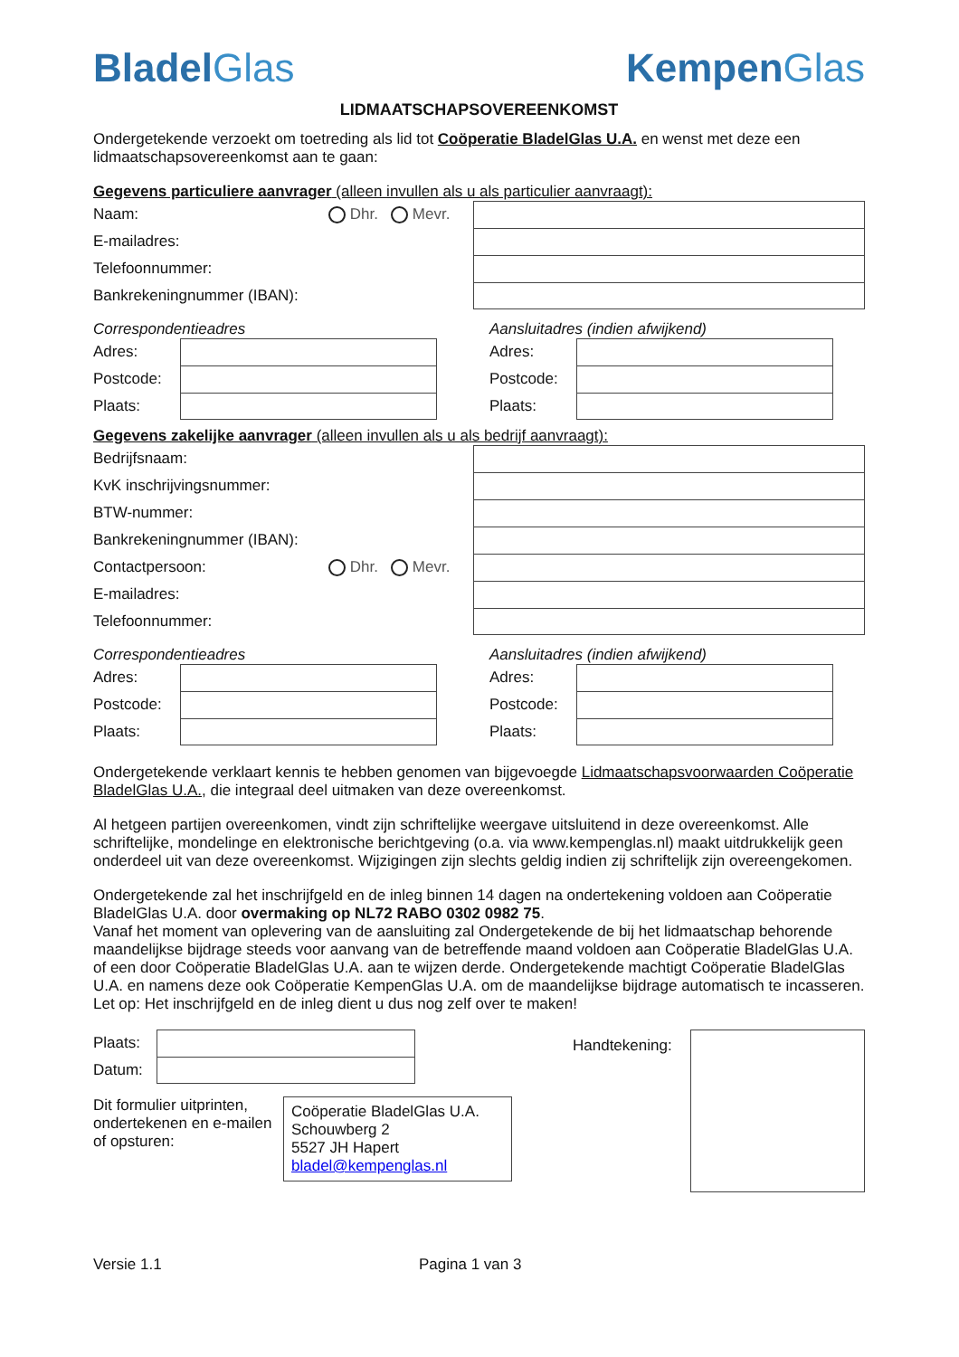BladelGlas KempenGlas
LIDMAATSCHAPSOVEREENKOMST
Ondergetekende verzoekt om toetreding als lid tot Coöperatie BladelGlas U.A. en wenst met deze een lidmaatschapsovereenkomst aan te gaan:
Gegevens particuliere aanvrager (alleen invullen als u als particulier aanvraagt):
Naam: Dhr. Mevr.
E-mailadres:
Telefoonnummer:
Bankrekeningnummer (IBAN):
Correspondentieadres
Adres:
Postcode:
Plaats:
Aansluitadres (indien afwijkend)
Adres:
Postcode:
Plaats:
Gegevens zakelijke aanvrager (alleen invullen als u als bedrijf aanvraagt):
Bedrijfsnaam:
KvK inschrijvingsnummer:
BTW-nummer:
Bankrekeningnummer (IBAN):
Contactpersoon: Dhr. Mevr.
E-mailadres:
Telefoonnummer:
Correspondentieadres
Adres:
Postcode:
Plaats:
Aansluitadres (indien afwijkend)
Adres:
Postcode:
Plaats:
Ondergetekende verklaart kennis te hebben genomen van bijgevoegde Lidmaatschapsvoorwaarden Coöperatie BladelGlas U.A., die integraal deel uitmaken van deze overeenkomst.
Al hetgeen partijen overeenkomen, vindt zijn schriftelijke weergave uitsluitend in deze overeenkomst. Alle schriftelijke, mondelinge en elektronische berichtgeving (o.a. via www.kempenglas.nl) maakt uitdrukkelijk geen onderdeel uit van deze overeenkomst. Wijzigingen zijn slechts geldig indien zij schriftelijk zijn overeengekomen.
Ondergetekende zal het inschrijfgeld en de inleg binnen 14 dagen na ondertekening voldoen aan Coöperatie BladelGlas U.A. door overmaking op NL72 RABO 0302 0982 75.
Vanaf het moment van oplevering van de aansluiting zal Ondergetekende de bij het lidmaatschap behorende maandelijkse bijdrage steeds voor aanvang van de betreffende maand voldoen aan Coöperatie BladelGlas U.A. of een door Coöperatie BladelGlas U.A. aan te wijzen derde. Ondergetekende machtigt Coöperatie BladelGlas U.A. en namens deze ook Coöperatie KempenGlas U.A. om de maandelijkse bijdrage automatisch te incasseren. Let op: Het inschrijfgeld en de inleg dient u dus nog zelf over te maken!
Plaats:
Datum:
Dit formulier uitprinten, ondertekenen en e-mailen of opsturen:
Coöperatie BladelGlas U.A.
Schouwberg 2
5527 JH Hapert
bladel@kempenglas.nl
Handtekening:
Versie 1.1 Pagina 1 van 3